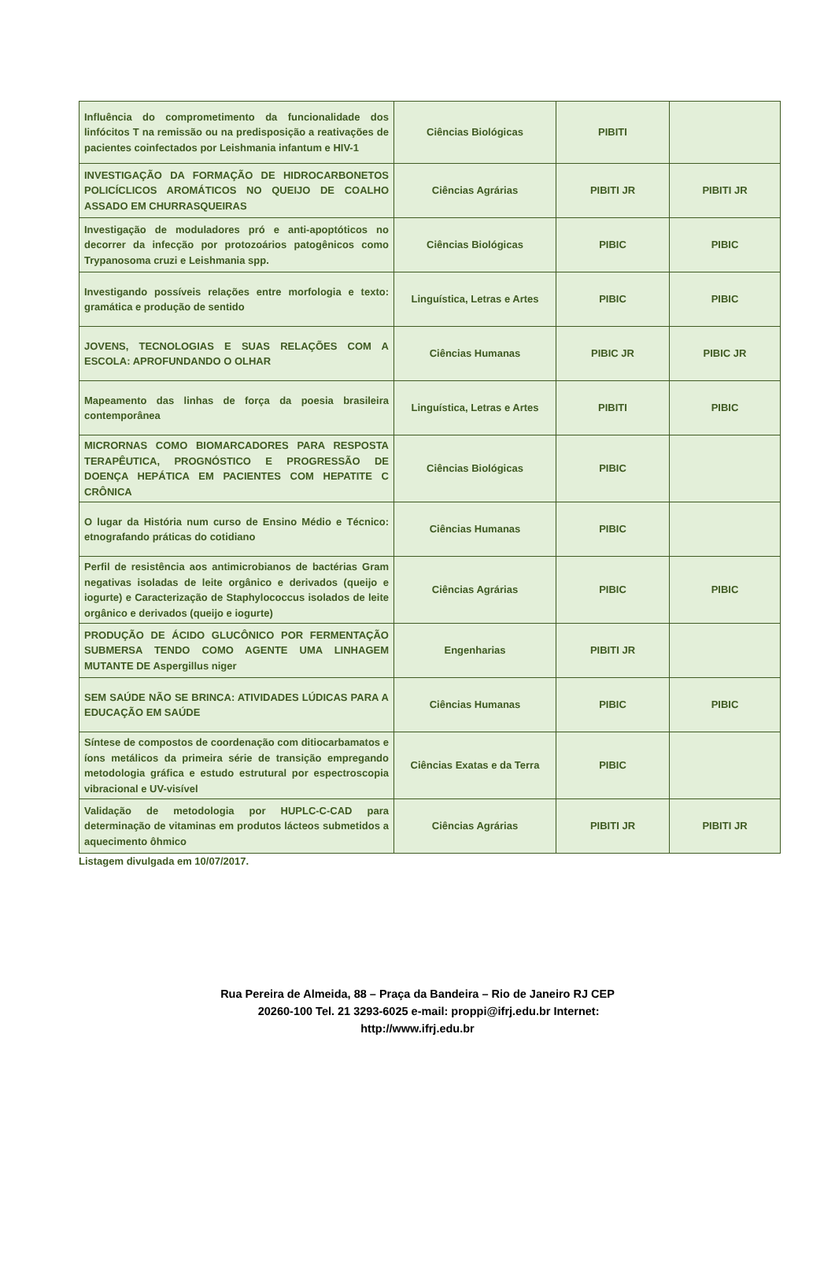| Influência do comprometimento da funcionalidade dos linfócitos T na remissão ou na predisposição a reativações de pacientes coinfectados por Leishmania infantum e HIV-1 | Ciências Biológicas | PIBITI | |
| INVESTIGAÇÃO DA FORMAÇÃO DE HIDROCARBONETOS POLICÍCLICOS AROMÁTICOS NO QUEIJO DE COALHO ASSADO EM CHURRASQUEIRAS | Ciências Agrárias | PIBITI JR | PIBITI JR |
| Investigação de moduladores pró e anti-apoptóticos no decorrer da infecção por protozoários patogênicos como Trypanosoma cruzi e Leishmania spp. | Ciências Biológicas | PIBIC | PIBIC |
| Investigando possíveis relações entre morfologia e texto: gramática e produção de sentido | Linguística, Letras e Artes | PIBIC | PIBIC |
| JOVENS, TECNOLOGIAS E SUAS RELAÇÕES COM A ESCOLA: APROFUNDANDO O OLHAR | Ciências Humanas | PIBIC JR | PIBIC JR |
| Mapeamento das linhas de força da poesia brasileira contemporânea | Linguística, Letras e Artes | PIBITI | PIBIC |
| MICRORNAS COMO BIOMARCADORES PARA RESPOSTA TERAPÊUTICA, PROGNÓSTICO E PROGRESSÃO DE DOENÇA HEPÁTICA EM PACIENTES COM HEPATITE C CRÔNICA | Ciências Biológicas | PIBIC | |
| O lugar da História num curso de Ensino Médio e Técnico: etnografando práticas do cotidiano | Ciências Humanas | PIBIC | |
| Perfil de resistência aos antimicrobianos de bactérias Gram negativas isoladas de leite orgânico e derivados (queijo e iogurte) e Caracterização de Staphylococcus isolados de leite orgânico e derivados (queijo e iogurte) | Ciências Agrárias | PIBIC | PIBIC |
| PRODUÇÃO DE ÁCIDO GLUCÔNICO POR FERMENTAÇÃO SUBMERSA TENDO COMO AGENTE UMA LINHAGEM MUTANTE DE Aspergillus niger | Engenharias | PIBITI JR | |
| SEM SAÚDE NÃO SE BRINCA: ATIVIDADES LÚDICAS PARA A EDUCAÇÃO EM SAÚDE | Ciências Humanas | PIBIC | PIBIC |
| Síntese de compostos de coordenação com ditiocarbamatos e íons metálicos da primeira série de transição empregando metodologia gráfica e estudo estrutural por espectroscopia vibracional e UV-visível | Ciências Exatas e da Terra | PIBIC | |
| Validação de metodologia por HUPLC-C-CAD para determinação de vitaminas em produtos lácteos submetidos a aquecimento ôhmico | Ciências Agrárias | PIBITI JR | PIBITI JR |
Listagem divulgada em 10/07/2017.
Rua Pereira de Almeida, 88 – Praça da Bandeira – Rio de Janeiro RJ CEP
20260-100 Tel. 21 3293-6025 e-mail: proppi@ifrj.edu.br Internet:
http://www.ifrj.edu.br